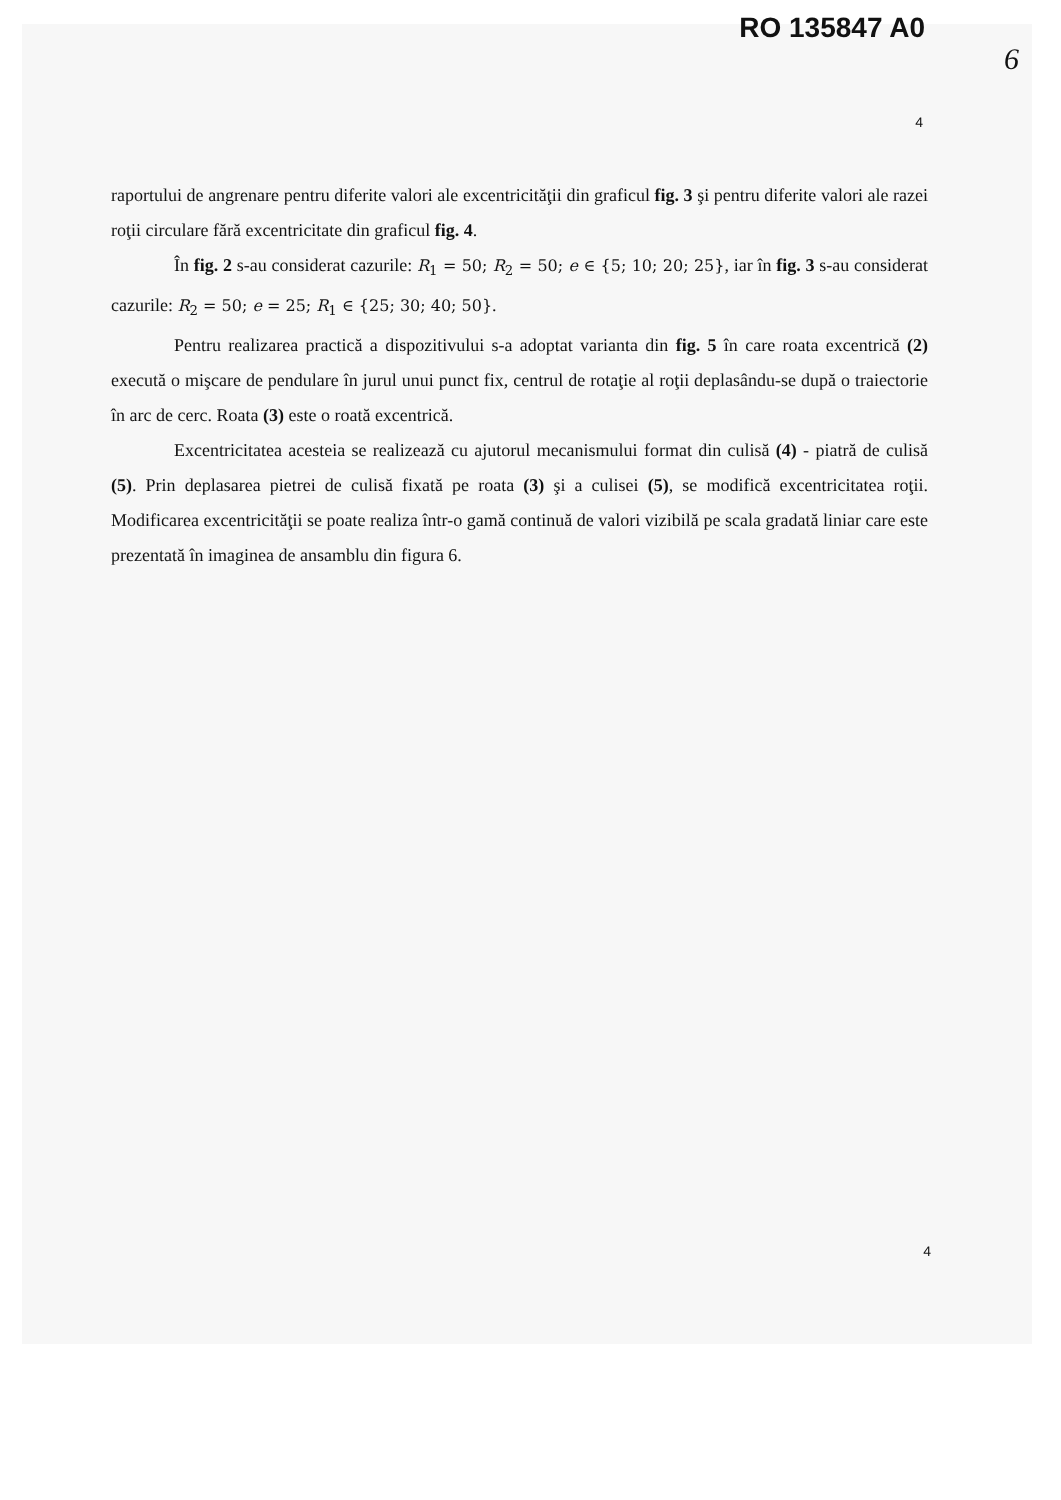RO 135847 A0
6
4
raportului de angrenare pentru diferite valori ale excentricităţii din graficul fig. 3 şi pentru diferite valori ale razei roţii circulare fără excentricitate din graficul fig. 4.
În fig. 2 s-au considerat cazurile: R<sub>1</sub> = 50; R<sub>2</sub> = 50; e ∈ {5; 10; 20; 25}, iar în fig. 3 s-au considerat cazurile: R<sub>2</sub> = 50; e = 25; R<sub>1</sub> ∈ {25; 30; 40; 50}.
Pentru realizarea practică a dispozitivului s-a adoptat varianta din fig. 5 în care roata excentrică (2) execută o mişcare de pendulare în jurul unui punct fix, centrul de rotaţie al roţii deplasându-se după o traiectorie în arc de cerc. Roata (3) este o roată excentrică.
Excentricitatea acesteia se realizează cu ajutorul mecanismului format din culisă (4) - piatră de culisă (5). Prin deplasarea pietrei de culisă fixată pe roata (3) şi a culisei (5), se modifică excentricitatea roţii. Modificarea excentricităţii se poate realiza într-o gamă continuă de valori vizibilă pe scala gradată liniar care este prezentată în imaginea de ansamblu din figura 6.
4